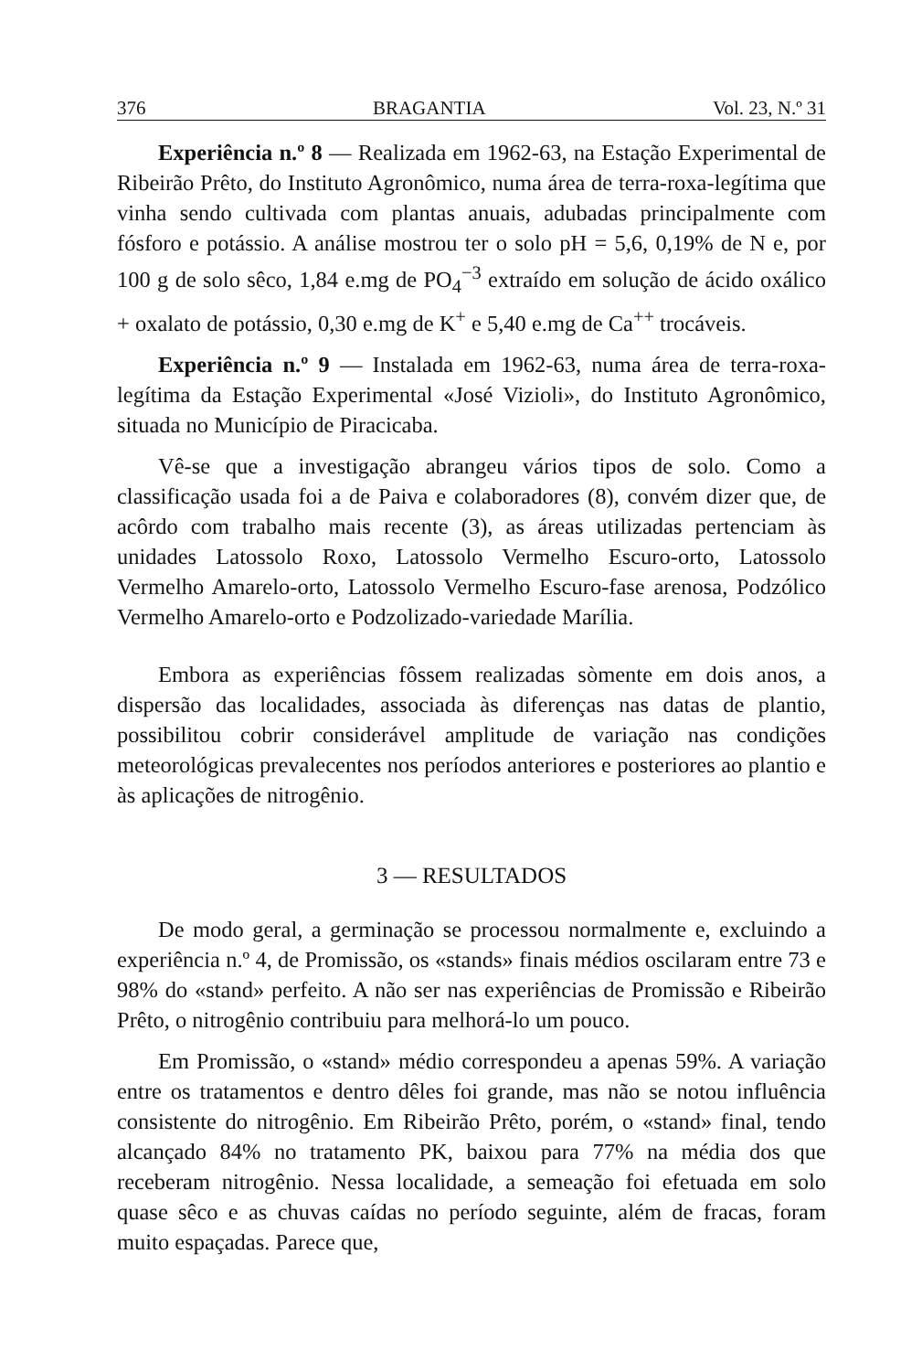376 BRAGANTIA Vol. 23, N.º 31
Experiência n.º 8 — Realizada em 1962-63, na Estação Experimental de Ribeirão Prêto, do Instituto Agronômico, numa área de terra-roxa-legítima que vinha sendo cultivada com plantas anuais, adubadas principalmente com fósforo e potássio. A análise mostrou ter o solo pH = 5,6, 0,19% de N e, por 100 g de solo sêco, 1,84 e.mg de PO<sub>4</sub><sup>−3</sup> extraído em solução de ácido oxálico + oxalato de potássio, 0,30 e.mg de K<sup>+</sup> e 5,40 e.mg de Ca<sup>++</sup> trocáveis.
Experiência n.º 9 — Instalada em 1962-63, numa área de terra-roxa-legítima da Estação Experimental «José Vizioli», do Instituto Agronômico, situada no Município de Piracicaba.
Vê-se que a investigação abrangeu vários tipos de solo. Como a classificação usada foi a de Paiva e colaboradores (8), convém dizer que, de acôrdo com trabalho mais recente (3), as áreas utilizadas pertenciam às unidades Latossolo Roxo, Latossolo Vermelho Escuro-orto, Latossolo Vermelho Amarelo-orto, Latossolo Vermelho Escuro-fase arenosa, Podzólico Vermelho Amarelo-orto e Podzolizado-variedade Marília.
Embora as experiências fôssem realizadas sòmente em dois anos, a dispersão das localidades, associada às diferenças nas datas de plantio, possibilitou cobrir considerável amplitude de variação nas condições meteorológicas prevalecentes nos períodos anteriores e posteriores ao plantio e às aplicações de nitrogênio.
3 — RESULTADOS
De modo geral, a germinação se processou normalmente e, excluindo a experiência n.º 4, de Promissão, os «stands» finais médios oscilaram entre 73 e 98% do «stand» perfeito. A não ser nas experiências de Promissão e Ribeirão Prêto, o nitrogênio contribuiu para melhorá-lo um pouco.
Em Promissão, o «stand» médio correspondeu a apenas 59%. A variação entre os tratamentos e dentro dêles foi grande, mas não se notou influência consistente do nitrogênio. Em Ribeirão Prêto, porém, o «stand» final, tendo alcançado 84% no tratamento PK, baixou para 77% na média dos que receberam nitrogênio. Nessa localidade, a semeação foi efetuada em solo quase sêco e as chuvas caídas no período seguinte, além de fracas, foram muito espaçadas. Parece que,